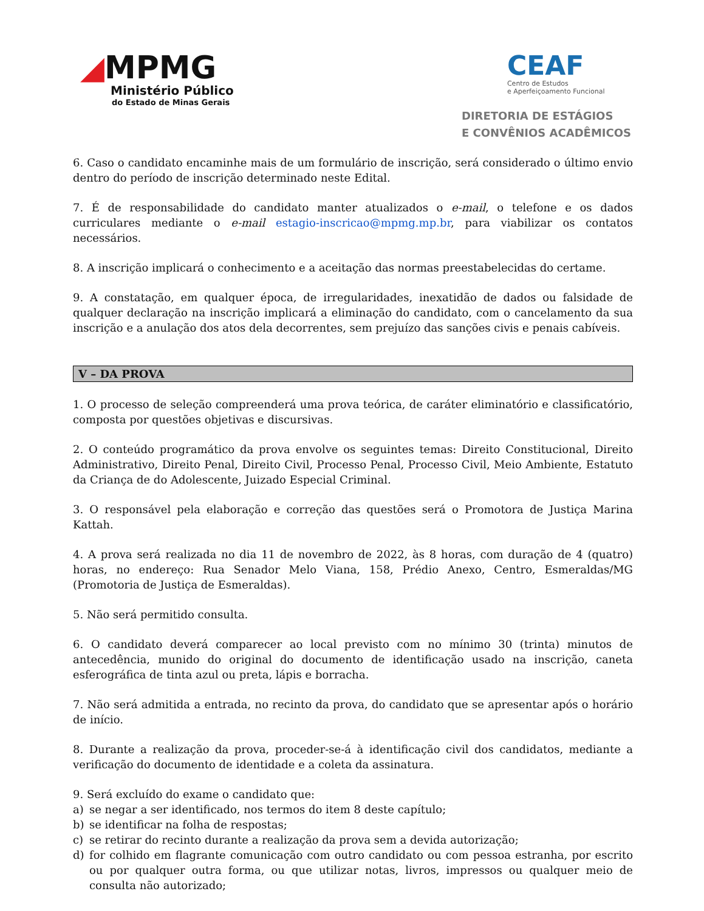◢MPMG
Ministério Público
do Estado de Minas Gerais
CEAF
Centro de Estudos
e Aperfeiçoamento Funcional
DIRETORIA DE ESTÁGIOS
E CONVÊNIOS ACADÊMICOS
6. Caso o candidato encaminhe mais de um formulário de inscrição, será considerado o último envio dentro do período de inscrição determinado neste Edital.
7. É de responsabilidade do candidato manter atualizados o e-mail, o telefone e os dados curriculares mediante o e-mail estagio-inscricao@mpmg.mp.br, para viabilizar os contatos necessários.
8. A inscrição implicará o conhecimento e a aceitação das normas preestabelecidas do certame.
9. A constatação, em qualquer época, de irregularidades, inexatidão de dados ou falsidade de qualquer declaração na inscrição implicará a eliminação do candidato, com o cancelamento da sua inscrição e a anulação dos atos dela decorrentes, sem prejuízo das sanções civis e penais cabíveis.
V – DA PROVA
1. O processo de seleção compreenderá uma prova teórica, de caráter eliminatório e classificatório, composta por questões objetivas e discursivas.
2. O conteúdo programático da prova envolve os seguintes temas: Direito Constitucional, Direito Administrativo, Direito Penal, Direito Civil, Processo Penal, Processo Civil, Meio Ambiente, Estatuto da Criança de do Adolescente, Juizado Especial Criminal.
3. O responsável pela elaboração e correção das questões será o Promotora de Justiça Marina Kattah.
4. A prova será realizada no dia 11 de novembro de 2022, às 8 horas, com duração de 4 (quatro) horas, no endereço: Rua Senador Melo Viana, 158, Prédio Anexo, Centro, Esmeraldas/MG (Promotoria de Justiça de Esmeraldas).
5. Não será permitido consulta.
6. O candidato deverá comparecer ao local previsto com no mínimo 30 (trinta) minutos de antecedência, munido do original do documento de identificação usado na inscrição, caneta esferográfica de tinta azul ou preta, lápis e borracha.
7. Não será admitida a entrada, no recinto da prova, do candidato que se apresentar após o horário de início.
8. Durante a realização da prova, proceder-se-á à identificação civil dos candidatos, mediante a verificação do documento de identidade e a coleta da assinatura.
9. Será excluído do exame o candidato que:
a) se negar a ser identificado, nos termos do item 8 deste capítulo;
b) se identificar na folha de respostas;
c) se retirar do recinto durante a realização da prova sem a devida autorização;
d) for colhido em flagrante comunicação com outro candidato ou com pessoa estranha, por escrito ou por qualquer outra forma, ou que utilizar notas, livros, impressos ou qualquer meio de consulta não autorizado;